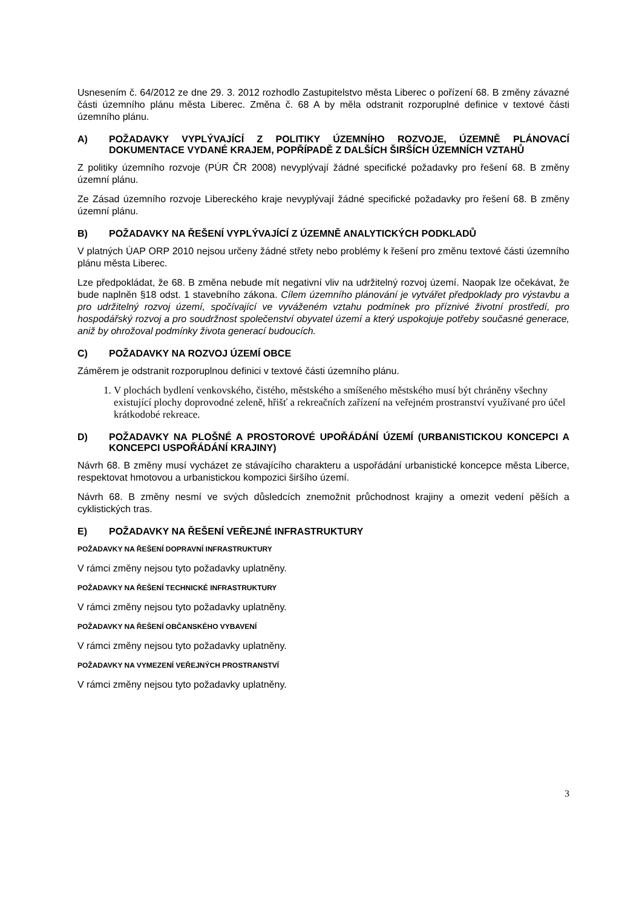Usnesením č. 64/2012 ze dne 29. 3. 2012 rozhodlo Zastupitelstvo města Liberec o pořízení 68. B změny závazné části územního plánu města Liberec. Změna č. 68 A by měla odstranit rozporuplné definice v textové části územního plánu.
A) POŽADAVKY VYPLÝVAJÍCÍ Z POLITIKY ÚZEMNÍHO ROZVOJE, ÚZEMNĚ PLÁNOVACÍ DOKUMENTACE VYDANÉ KRAJEM, POPŘÍPADĚ Z DALŠÍCH ŠIRŠÍCH ÚZEMNÍCH VZTAHŮ
Z politiky územního rozvoje (PÚR ČR 2008) nevyplývají žádné specifické požadavky pro řešení 68. B změny územní plánu.
Ze Zásad územního rozvoje Libereckého kraje nevyplývají žádné specifické požadavky pro řešení 68. B změny územní plánu.
B) POŽADAVKY NA ŘEŠENÍ VYPLÝVAJÍCÍ Z ÚZEMNĚ ANALYTICKÝCH PODKLADŮ
V platných ÚAP ORP 2010 nejsou určeny žádné střety nebo problémy k řešení pro změnu textové části územního plánu města Liberec.
Lze předpokládat, že 68. B změna nebude mít negativní vliv na udržitelný rozvoj území. Naopak lze očekávat, že bude naplněn §18 odst. 1 stavebního zákona. Cílem územního plánování je vytvářet předpoklady pro výstavbu a pro udržitelný rozvoj území, spočívající ve vyváženém vztahu podmínek pro příznivé životní prostředí, pro hospodářský rozvoj a pro soudržnost společenství obyvatel území a který uspokojuje potřeby současné generace, aniž by ohrožoval podmínky života generací budoucích.
C) POŽADAVKY NA ROZVOJ ÚZEMÍ OBCE
Záměrem je odstranit rozporuplnou definici v textové části územního plánu.
1. V plochách bydlení venkovského, čistého, městského a smíšeného městského musí být chráněny všechny existující plochy doprovodné zeleně, hřišť a rekreačních zařízení na veřejném prostranství využívané pro účel krátkodobé rekreace.
D) POŽADAVKY NA PLOŠNÉ A PROSTOROVÉ UPOŘÁDÁNÍ ÚZEMÍ (URBANISTICKOU KONCEPCI A KONCEPCI USPOŘÁDÁNÍ KRAJINY)
Návrh 68. B změny musí vycházet ze stávajícího charakteru a uspořádání urbanistické koncepce města Liberce, respektovat hmotovou a urbanistickou kompozici širšího území.
Návrh 68. B změny nesmí ve svých důsledcích znemožnit průchodnost krajiny a omezit vedení pěších a cyklistických tras.
E) POŽADAVKY NA ŘEŠENÍ VEŘEJNÉ INFRASTRUKTURY
POŽADAVKY NA ŘEŠENÍ DOPRAVNÍ INFRASTRUKTURY
V rámci změny nejsou tyto požadavky uplatněny.
POŽADAVKY NA ŘEŠENÍ TECHNICKÉ INFRASTRUKTURY
V rámci změny nejsou tyto požadavky uplatněny.
POŽADAVKY NA ŘEŠENÍ OBČANSKÉHO VYBAVENÍ
V rámci změny nejsou tyto požadavky uplatněny.
POŽADAVKY NA VYMEZENÍ VEŘEJNÝCH PROSTRANSTVÍ
V rámci změny nejsou tyto požadavky uplatněny.
3